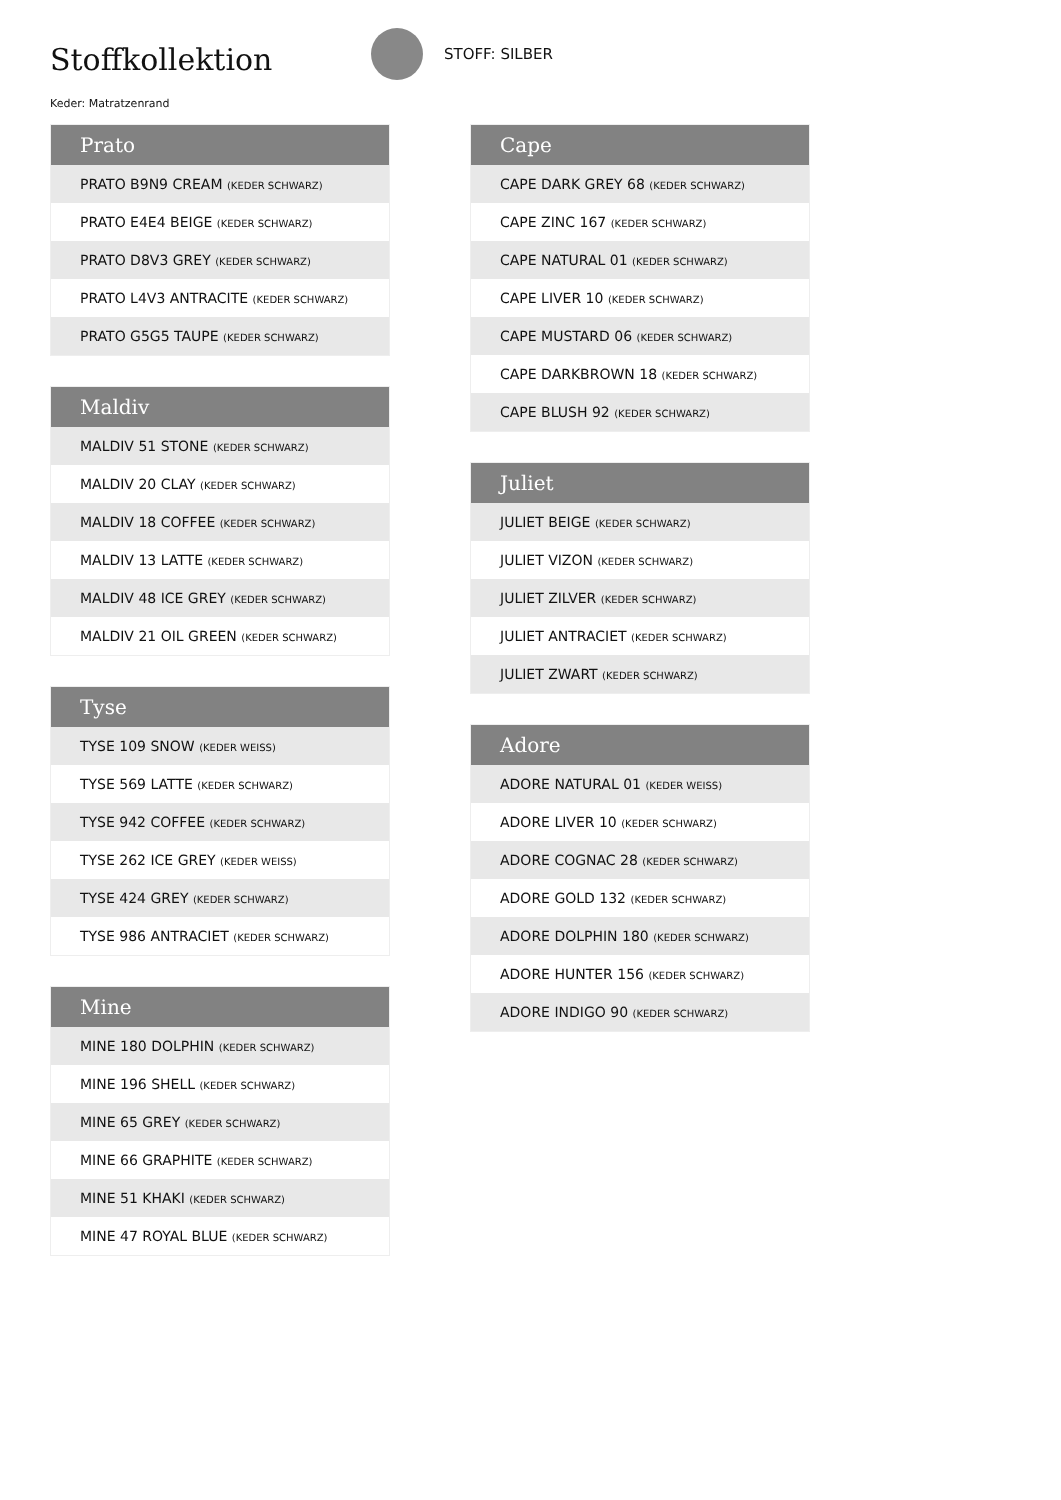Stoffkollektion
STOFF: SILBER
Keder: Matratzenrand
| Prato |
| --- |
| PRATO B9N9 CREAM (KEDER SCHWARZ) |
| PRATO E4E4 BEIGE (KEDER SCHWARZ) |
| PRATO D8V3 GREY (KEDER SCHWARZ) |
| PRATO L4V3 ANTRACITE (KEDER SCHWARZ) |
| PRATO G5G5 TAUPE (KEDER SCHWARZ) |
| Maldiv |
| --- |
| MALDIV 51 STONE (KEDER SCHWARZ) |
| MALDIV 20 CLAY (KEDER SCHWARZ) |
| MALDIV 18 COFFEE (KEDER SCHWARZ) |
| MALDIV 13 LATTE (KEDER SCHWARZ) |
| MALDIV 48 ICE GREY (KEDER SCHWARZ) |
| MALDIV 21 OIL GREEN (KEDER SCHWARZ) |
| Tyse |
| --- |
| TYSE 109 SNOW (KEDER WEISS) |
| TYSE 569 LATTE (KEDER SCHWARZ) |
| TYSE 942 COFFEE (KEDER SCHWARZ) |
| TYSE 262 ICE GREY (KEDER WEISS) |
| TYSE 424 GREY (KEDER SCHWARZ) |
| TYSE 986 ANTRACIET (KEDER SCHWARZ) |
| Mine |
| --- |
| MINE 180 DOLPHIN (KEDER SCHWARZ) |
| MINE 196 SHELL (KEDER SCHWARZ) |
| MINE 65 GREY (KEDER SCHWARZ) |
| MINE 66 GRAPHITE (KEDER SCHWARZ) |
| MINE 51 KHAKI (KEDER SCHWARZ) |
| MINE 47 ROYAL BLUE (KEDER SCHWARZ) |
| Cape |
| --- |
| CAPE DARK GREY 68 (KEDER SCHWARZ) |
| CAPE ZINC 167 (KEDER SCHWARZ) |
| CAPE NATURAL 01 (KEDER SCHWARZ) |
| CAPE LIVER 10 (KEDER SCHWARZ) |
| CAPE MUSTARD 06 (KEDER SCHWARZ) |
| CAPE DARKBROWN 18 (KEDER SCHWARZ) |
| CAPE BLUSH 92 (KEDER SCHWARZ) |
| Juliet |
| --- |
| JULIET BEIGE (KEDER SCHWARZ) |
| JULIET VIZON (KEDER SCHWARZ) |
| JULIET ZILVER (KEDER SCHWARZ) |
| JULIET ANTRACIET (KEDER SCHWARZ) |
| JULIET ZWART (KEDER SCHWARZ) |
| Adore |
| --- |
| ADORE NATURAL 01 (KEDER WEISS) |
| ADORE LIVER 10 (KEDER SCHWARZ) |
| ADORE COGNAC 28 (KEDER SCHWARZ) |
| ADORE GOLD 132 (KEDER SCHWARZ) |
| ADORE DOLPHIN 180 (KEDER SCHWARZ) |
| ADORE HUNTER 156 (KEDER SCHWARZ) |
| ADORE INDIGO 90 (KEDER SCHWARZ) |